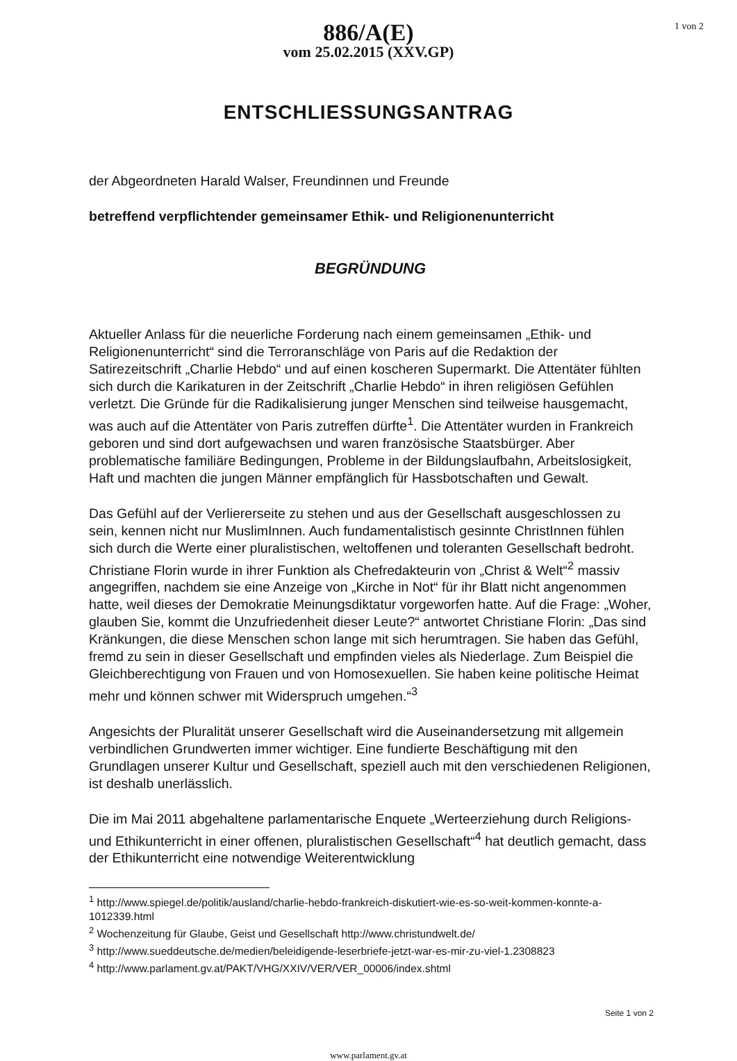1 von 2
886/A(E)
vom 25.02.2015 (XXV.GP)
ENTSCHLIESSUNGSANTRAG
der Abgeordneten Harald Walser, Freundinnen und Freunde
betreffend verpflichtender gemeinsamer Ethik- und Religionenunterricht
BEGRÜNDUNG
Aktueller Anlass für die neuerliche Forderung nach einem gemeinsamen „Ethik- und Religionenunterricht“ sind die Terroranschläge von Paris auf die Redaktion der Satirezeitschrift „Charlie Hebdo“ und auf einen koscheren Supermarkt. Die Attentäter fühlten sich durch die Karikaturen in der Zeitschrift „Charlie Hebdo“ in ihren religiösen Gefühlen verletzt. Die Gründe für die Radikalisierung junger Menschen sind teilweise hausgemacht, was auch auf die Attentäter von Paris zutreffen dürfte<sup>1</sup>. Die Attentäter wurden in Frankreich geboren und sind dort aufgewachsen und waren französische Staatsbürger. Aber problematische familiäre Bedingungen, Probleme in der Bildungslaufbahn, Arbeitslosigkeit, Haft und machten die jungen Männer empfänglich für Hassbotschaften und Gewalt.
Das Gefühl auf der Verliererseite zu stehen und aus der Gesellschaft ausgeschlossen zu sein, kennen nicht nur MuslimInnen. Auch fundamentalistisch gesinnte ChristInnen fühlen sich durch die Werte einer pluralistischen, weltoffenen und toleranten Gesellschaft bedroht. Christiane Florin wurde in ihrer Funktion als Chefredakteurin von „Christ & Welt“<sup>2</sup> massiv angegriffen, nachdem sie eine Anzeige von „Kirche in Not“ für ihr Blatt nicht angenommen hatte, weil dieses der Demokratie Meinungsdiktatur vorgeworfen hatte. Auf die Frage: „Woher, glauben Sie, kommt die Unzufriedenheit dieser Leute?“ antwortet Christiane Florin: „Das sind Kränkungen, die diese Menschen schon lange mit sich herumtragen. Sie haben das Gefühl, fremd zu sein in dieser Gesellschaft und empfinden vieles als Niederlage. Zum Beispiel die Gleichberechtigung von Frauen und von Homosexuellen. Sie haben keine politische Heimat mehr und können schwer mit Widerspruch umgehen.“<sup>3</sup>
Angesichts der Pluralität unserer Gesellschaft wird die Auseinandersetzung mit allgemein verbindlichen Grundwerten immer wichtiger. Eine fundierte Beschäftigung mit den Grundlagen unserer Kultur und Gesellschaft, speziell auch mit den verschiedenen Religionen, ist deshalb unerlässlich.
Die im Mai 2011 abgehaltene parlamentarische Enquete „Werteerziehung durch Religions- und Ethikunterricht in einer offenen, pluralistischen Gesellschaft“<sup>4</sup> hat deutlich gemacht, dass der Ethikunterricht eine notwendige Weiterentwicklung
<sup>1</sup> http://www.spiegel.de/politik/ausland/charlie-hebdo-frankreich-diskutiert-wie-es-so-weit-kommen-konnte-a-1012339.html
<sup>2</sup> Wochenzeitung für Glaube, Geist und Gesellschaft http://www.christundwelt.de/
<sup>3</sup> http://www.sueddeutsche.de/medien/beleidigende-leserbriefe-jetzt-war-es-mir-zu-viel-1.2308823
<sup>4</sup> http://www.parlament.gv.at/PAKT/VHG/XXIV/VER/VER_00006/index.shtml
Seite 1 von 2
www.parlament.gv.at